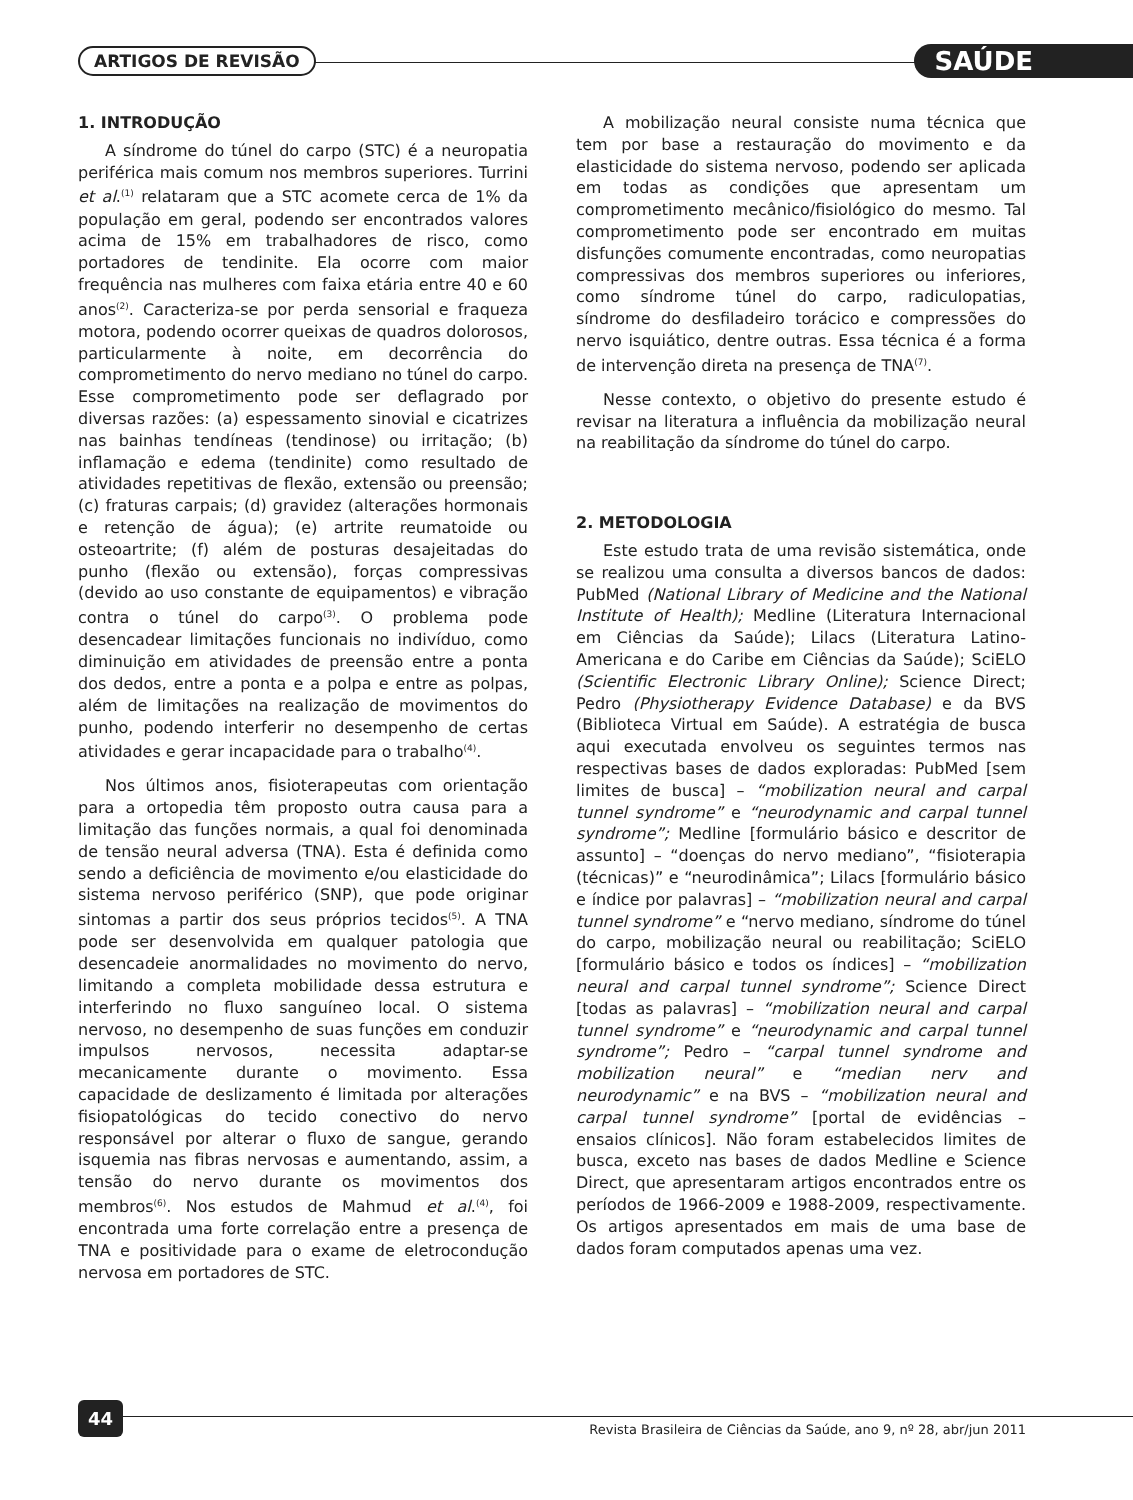ARTIGOS DE REVISÃO SAÚDE
1. INTRODUÇÃO
A síndrome do túnel do carpo (STC) é a neuropatia periférica mais comum nos membros superiores. Turrini et al.<sup>(1)</sup> relataram que a STC acomete cerca de 1% da população em geral, podendo ser encontrados valores acima de 15% em trabalhadores de risco, como portadores de tendinite. Ela ocorre com maior frequência nas mulheres com faixa etária entre 40 e 60 anos<sup>(2)</sup>. Caracteriza-se por perda sensorial e fraqueza motora, podendo ocorrer queixas de quadros dolorosos, particularmente à noite, em decorrência do comprometimento do nervo mediano no túnel do carpo. Esse comprometimento pode ser deflagrado por diversas razões: (a) espessamento sinovial e cicatrizes nas bainhas tendíneas (tendinose) ou irritação; (b) inflamação e edema (tendinite) como resultado de atividades repetitivas de flexão, extensão ou preensão; (c) fraturas carpais; (d) gravidez (alterações hormonais e retenção de água); (e) artrite reumatoide ou osteoartrite; (f) além de posturas desajeitadas do punho (flexão ou extensão), forças compressivas (devido ao uso constante de equipamentos) e vibração contra o túnel do carpo<sup>(3)</sup>. O problema pode desencadear limitações funcionais no indivíduo, como diminuição em atividades de preensão entre a ponta dos dedos, entre a ponta e a polpa e entre as polpas, além de limitações na realização de movimentos do punho, podendo interferir no desempenho de certas atividades e gerar incapacidade para o trabalho<sup>(4)</sup>.
Nos últimos anos, fisioterapeutas com orientação para a ortopedia têm proposto outra causa para a limitação das funções normais, a qual foi denominada de tensão neural adversa (TNA). Esta é definida como sendo a deficiência de movimento e/ou elasticidade do sistema nervoso periférico (SNP), que pode originar sintomas a partir dos seus próprios tecidos<sup>(5)</sup>. A TNA pode ser desenvolvida em qualquer patologia que desencadeie anormalidades no movimento do nervo, limitando a completa mobilidade dessa estrutura e interferindo no fluxo sanguíneo local. O sistema nervoso, no desempenho de suas funções em conduzir impulsos nervosos, necessita adaptar-se mecanicamente durante o movimento. Essa capacidade de deslizamento é limitada por alterações fisiopatológicas do tecido conectivo do nervo responsável por alterar o fluxo de sangue, gerando isquemia nas fibras nervosas e aumentando, assim, a tensão do nervo durante os movimentos dos membros<sup>(6)</sup>. Nos estudos de Mahmud et al.<sup>(4)</sup>, foi encontrada uma forte correlação entre a presença de TNA e positividade para o exame de eletrocondução nervosa em portadores de STC.
A mobilização neural consiste numa técnica que tem por base a restauração do movimento e da elasticidade do sistema nervoso, podendo ser aplicada em todas as condições que apresentam um comprometimento mecânico/fisiológico do mesmo. Tal comprometimento pode ser encontrado em muitas disfunções comumente encontradas, como neuropatias compressivas dos membros superiores ou inferiores, como síndrome túnel do carpo, radiculopatias, síndrome do desfiladeiro torácico e compressões do nervo isquiático, dentre outras. Essa técnica é a forma de intervenção direta na presença de TNA<sup>(7)</sup>.
Nesse contexto, o objetivo do presente estudo é revisar na literatura a influência da mobilização neural na reabilitação da síndrome do túnel do carpo.
2. METODOLOGIA
Este estudo trata de uma revisão sistemática, onde se realizou uma consulta a diversos bancos de dados: PubMed (National Library of Medicine and the National Institute of Health); Medline (Literatura Internacional em Ciências da Saúde); Lilacs (Literatura Latino-Americana e do Caribe em Ciências da Saúde); SciELO (Scientific Electronic Library Online); Science Direct; Pedro (Physiotherapy Evidence Database) e da BVS (Biblioteca Virtual em Saúde). A estratégia de busca aqui executada envolveu os seguintes termos nas respectivas bases de dados exploradas: PubMed [sem limites de busca] – “mobilization neural and carpal tunnel syndrome” e “neurodynamic and carpal tunnel syndrome”; Medline [formulário básico e descritor de assunto] – “doenças do nervo mediano”, “fisioterapia (técnicas)” e “neurodinâmica”; Lilacs [formulário básico e índice por palavras] – “mobilization neural and carpal tunnel syndrome” e “nervo mediano, síndrome do túnel do carpo, mobilização neural ou reabilitação; SciELO [formulário básico e todos os índices] – “mobilization neural and carpal tunnel syndrome”; Science Direct [todas as palavras] – “mobilization neural and carpal tunnel syndrome” e “neurodynamic and carpal tunnel syndrome”; Pedro – “carpal tunnel syndrome and mobilization neural” e “median nerv and neurodynamic” e na BVS – “mobilization neural and carpal tunnel syndrome” [portal de evidências – ensaios clínicos]. Não foram estabelecidos limites de busca, exceto nas bases de dados Medline e Science Direct, que apresentaram artigos encontrados entre os períodos de 1966-2009 e 1988-2009, respectivamente. Os artigos apresentados em mais de uma base de dados foram computados apenas uma vez.
44
Revista Brasileira de Ciências da Saúde, ano 9, nº 28, abr/jun 2011